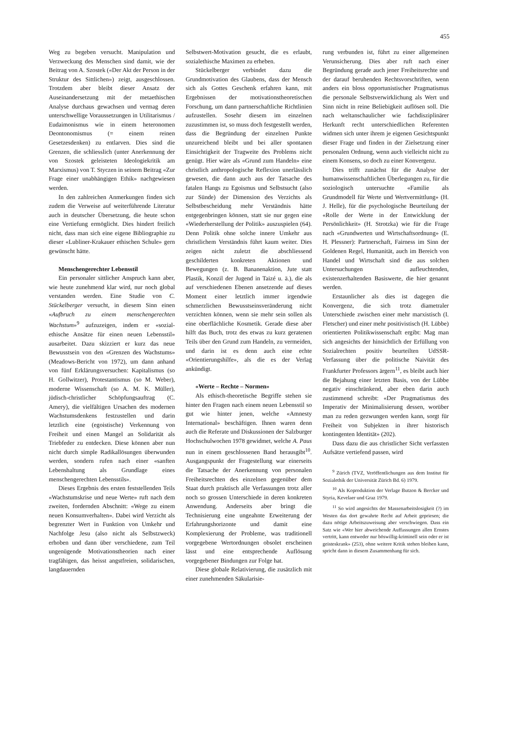455
Weg zu begeben versucht. Manipulation und Verzweckung des Menschen sind damit, wie der Beitrag von A. Szostek («Der Akt der Person in der Struktur des Sittlichen») zeigt, ausgeschlossen. Trotzdem aber bleibt dieser Ansatz der Auseinandersetzung mit der metaethischen Analyse durchaus gewachsen und vermag deren unterschwellige Voraussetzungen in Utilitarismus / Eudaimonismus wie in einem heteronomen Deontonomismus (= einem reinen Gesetzesdenken) zu entlarven. Dies sind die Grenzen, die schliesslich (unter Anerkennung der von Szostek geleisteten Ideologiekritik am Marxismus) von T. Styczen in seinem Beitrag «Zur Frage einer unabhängigen Ethik» nachgewiesen werden.
In den zahlreichen Anmerkungen finden sich zudem die Verweise auf weiterführende Literatur auch in deutscher Übersetzung, die heute schon eine Vertiefung ermöglicht. Dies hindert freilich nicht, dass man sich eine eigene Bibliographie zu dieser «Lubliner-Krakauer ethischen Schule» gern gewünscht hätte.
Menschengerechter Lebensstil
Ein personaler sittlicher Anspruch kann aber, wie heute zunehmend klar wird, nur noch global verstanden werden. Eine Studie von C. Stückelberger versucht, in diesem Sinn einen «Aufbruch zu einem menschengerechten Wachstum»<sup>9</sup> aufzuzeigen, indem er «sozial-ethische Ansätze für einen neuen Lebensstil» ausarbeitet. Dazu skizziert er kurz das neue Bewusstsein von den «Grenzen des Wachstums» (Meadows-Bericht von 1972), um dann anhand von fünf Erklärungsversuchen: Kapitalismus (so H. Gollwitzer), Protestantismus (so M. Weber), moderne Wissenschaft (so A. M. K. Müller), jüdisch-christlicher Schöpfungsauftrag (C. Amery), die vielfältigen Ursachen des modernen Wachstumsdenkens festzustellen und darin letztlich eine (egoistische) Verkennung von Freiheit und einen Mangel an Solidarität als Triebfeder zu entdecken. Diese können aber nun nicht durch simple Radikallösungen überwunden werden, sondern rufen nach einer «sanften Lebenshaltung als Grundlage eines menschengerechten Lebensstils».
Dieses Ergebnis des ersten feststellenden Teils «Wachstumskrise und neue Werte» ruft nach dem zweiten, fordernden Abschnitt: «Wege zu einem neuen Konsumverhalten». Dabei wird Verzicht als begrenzter Wert in Funktion von Umkehr und Nachfolge Jesu (also nicht als Selbstzweck) erhoben und dann über verschiedene, zum Teil ungenügende Motivationstheorien nach einer tragfähigen, das heisst angstfreien, solidarischen, langdauernden
Selbstwert-Motivation gesucht, die es erlaubt, sozialethische Maximen zu erheben.
Stückelberger verbindet dazu die Grundmotivation des Glaubens, dass der Mensch sich als Gottes Geschenk erfahren kann, mit Ergebnissen der motivationstheoretischen Forschung, um dann partnerschaftliche Richtlinien aufzustellen. Sosehr diesem im einzelnen zuzustimmen ist, so muss doch festgestellt werden, dass die Begründung der einzelnen Punkte unzureichend bleibt und bei aller spontanen Einsichtigkeit der Tragweite des Problems nicht genügt. Hier wäre als «Grund zum Handeln» eine christlich anthropologische Reflexion unerlässlich gewesen, die dann auch aus der Tatsache des fatalen Hangs zu Egoismus und Selbstsucht (also zur Sünde) der Dimension des Verzichts als Selbstbescheidung mehr Verständnis hätte entgegenbringen können, statt sie nur gegen eine «Wiederherstellung der Politik» auszuspielen (64). Denn Politik ohne solche innere Umkehr aus christlichem Verständnis führt kaum weiter. Dies zeigen nicht zuletzt die abschliessend geschilderten konkreten Aktionen und Bewegungen (z. B. Bananenaktion, Jute statt Plastik, Konzil der Jugend in Taizé u. ä.), die als auf verschiedenen Ebenen ansetzende auf dieses Moment einer letztlich immer irgendwie schmerzlichen Bewusstseinsveränderung nicht verzichten können, wenn sie mehr sein sollen als eine oberflächliche Kosmetik. Gerade diese aber hilft das Buch, trotz des etwas zu kurz geratenen Teils über den Grund zum Handeln, zu vermeiden, und darin ist es denn auch eine echte «Orientierungshilfe», als die es der Verlag ankündigt.
«Werte – Rechte – Normen»
Als ethisch-theoretische Begriffe stehen sie hinter den Fragen nach einem neuen Lebensstil so gut wie hinter jenen, welche «Amnesty International» beschäftigen. Ihnen waren denn auch die Referate und Diskussionen der Salzburger Hochschulwochen 1978 gewidmet, welche A. Paus nun in einem geschlossenen Band herausgibt<sup>10</sup>. Ausgangspunkt der Fragestellung war einerseits die Tatsache der Anerkennung von personalen Freiheitsrechten des einzelnen gegenüber dem Staat durch praktisch alle Verfassungen trotz aller noch so grossen Unterschiede in deren konkreten Anwendung. Anderseits aber bringt die Technisierung eine ungeahnte Erweiterung der Erfahrungshorizonte und damit eine Komplexierung der Probleme, was traditionell vorgegebene Wertordnungen obsolet erscheinen lässt und eine entsprechende Auflösung vorgegebener Bindungen zur Folge hat.
Diese globale Relativierung, die zusätzlich mit einer zunehmenden Säkularisie-
rung verbunden ist, führt zu einer allgemeinen Verunsicherung. Dies aber ruft nach einer Begründung gerade auch jener Freiheitsrechte und der darauf beruhenden Rechtsvorschriften, wenn anders ein bloss opportunistischer Pragmatismus die personale Selbstverwirklichung als Wert und Sinn nicht in reine Beliebigkeit auflösen soll. Die nach weltanschaulicher wie fachdisziplinärer Herkunft recht unterschiedlichen Referenten widmen sich unter ihrem je eigenen Gesichtspunkt dieser Frage und finden in der Zielsetzung einer personalen Ordnung, wenn auch vielleicht nicht zu einem Konsens, so doch zu einer Konvergenz.
Dies trifft zunächst für die Analyse der humanwissenschaftlichen Überlegungen zu, für die soziologisch untersuchte «Familie als Grundmodell für Werte und Wertvermittlung» (H. J. Helle), für die psychologische Beurteilung der «Rolle der Werte in der Entwicklung der Persönlichkeit» (H. Strotzka) wie für die Frage nach «Grundwerten und Wirtschaftsordnung» (E. H. Plessner): Partnerschaft, Fairness im Sinn der Goldenen Regel, Humanität, auch im Bereich von Handel und Wirtschaft sind die aus solchen Untersuchungen aufleuchtenden, existenzerhaltenden Basiswerte, die hier genannt werden.
Erstaunlicher als dies ist dagegen die Konvergenz, die sich trotz diametraler Unterschiede zwischen einer mehr marxistisch (I. Fletscher) und einer mehr positivistisch (H. Lübbe) orientierten Politikwissenschaft ergibt: Mag man sich angesichts der hinsichtlich der Erfüllung von Sozialrechten positiv beurteilten UdSSR-Verfassung über die politische Naivität des Frankfurter Professors ärgern<sup>11</sup>, es bleibt auch hier die Bejahung einer letzten Basis, von der Lübbe negativ einschränkend, aber eben darin auch zustimmend schreibt: «Der Pragmatismus des Imperativ der Minimalisierung dessen, worüber man zu reden gezwungen werden kann, sorgt für Freiheit von Subjekten in ihrer historisch kontingenten Identität» (202).
Dass dazu die aus christlicher Sicht verfassten Aufsätze vertiefend passen, wird
<sup>9</sup> Zürich (TVZ, Veröffentlichungen aus dem Institut für Sozialethik der Universität Zürich Bd. 6) 1979.
<sup>10</sup> Als Koproduktion der Verlage Butzon & Bercker und Styria, Kevelaer und Graz 1979.
<sup>11</sup> So wird angesichts der Massenarbeitslosigkeit (?) im Westen das dort gewahrte Recht auf Arbeit gepriesen; die dazu nötige Arbeitszuweisung aber verschwiegen. Dass ein Satz wie «Wer hier abweichende Auffassungen allen Ernstes vertritt, kann entweder nur böswillig-kriminell sein oder er ist geisteskrank» (253), ohne weitere Kritik stehen bleiben kann, spricht dann in diesem Zusammenhang für sich.